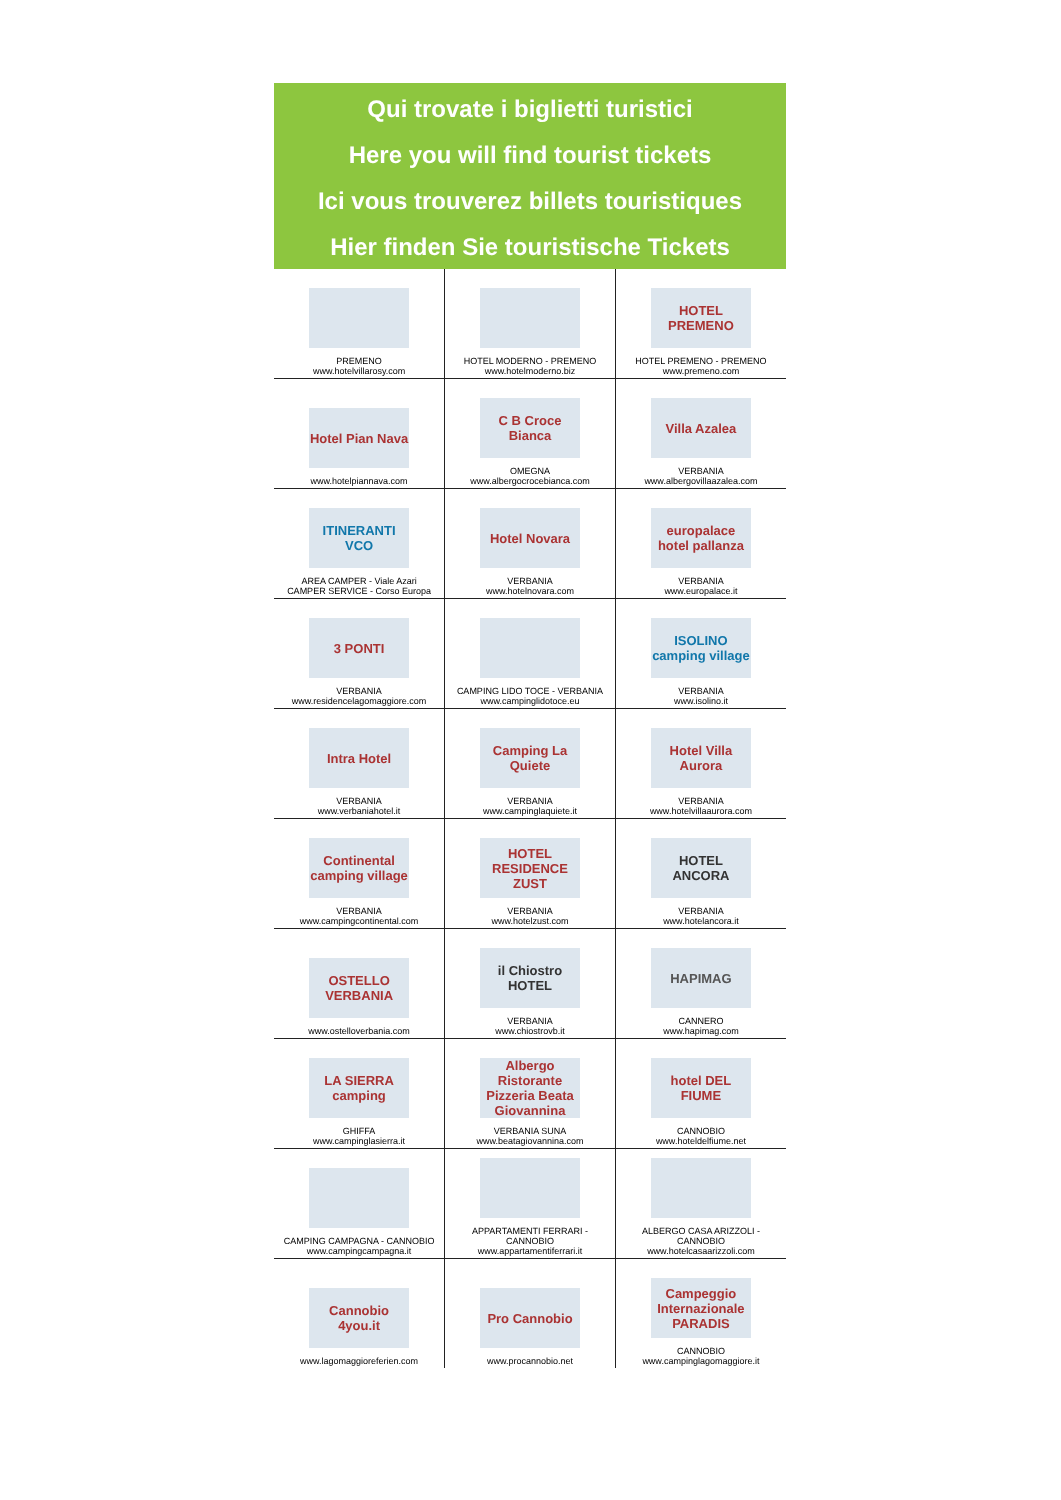Qui trovate i biglietti turistici
Here you will find tourist tickets
Ici vous trouverez billets touristiques
Hier finden Sie touristische Tickets
| PREMENO www.hotelvillarosy.com | HOTEL MODERNO - PREMENO www.hotelmoderno.biz | HOTEL PREMENO HOTEL PREMENO - PREMENO www.premeno.com |
| Hotel Pian Nava www.hotelpiannava.com | C B Croce Bianca OMEGNA www.albergocrocebianca.com | Villa Azalea VERBANIA www.albergovillaazalea.com |
| ITINERANTI VCO AREA CAMPER - Viale Azari CAMPER SERVICE - Corso Europa | Hotel Novara VERBANIA www.hotelnovara.com | europalace hotel pallanza VERBANIA www.europalace.it |
| 3 PONTI VERBANIA www.residencelagomaggiore.com | CAMPING LIDO TOCE - VERBANIA www.campinglidotoce.eu | ISOLINO camping village VERBANIA www.isolino.it |
| Intra Hotel VERBANIA www.verbaniahotel.it | Camping La Quiete VERBANIA www.campinglaquiete.it | Hotel Villa Aurora VERBANIA www.hotelvillaaurora.com |
| Continental camping village VERBANIA www.campingcontinental.com | HOTEL RESIDENCE ZUST VERBANIA www.hotelzust.com | HOTEL ANCORA VERBANIA www.hotelancora.it |
| OSTELLO VERBANIA www.ostelloverbania.com | il Chiostro HOTEL VERBANIA www.chiostrovb.it | HAPIMAG CANNERO www.hapimag.com |
| LA SIERRA camping GHIFFA www.campinglasierra.it | Albergo Ristorante Pizzeria Beata Giovannina VERBANIA SUNA www.beatagiovannina.com | hotel DEL FIUME CANNOBIO www.hoteldelfiume.net |
| CAMPING CAMPAGNA - CANNOBIO www.campingcampagna.it | APPARTAMENTI FERRARI - CANNOBIO www.appartamentiferrari.it | ALBERGO CASA ARIZZOLI - CANNOBIO www.hotelcasaarizzoli.com |
| Cannobio 4you.it www.lagomaggioreferien.com | Pro Cannobio www.procannobio.net | Campeggio Internazionale PARADIS CANNOBIO www.campinglagomaggiore.it |